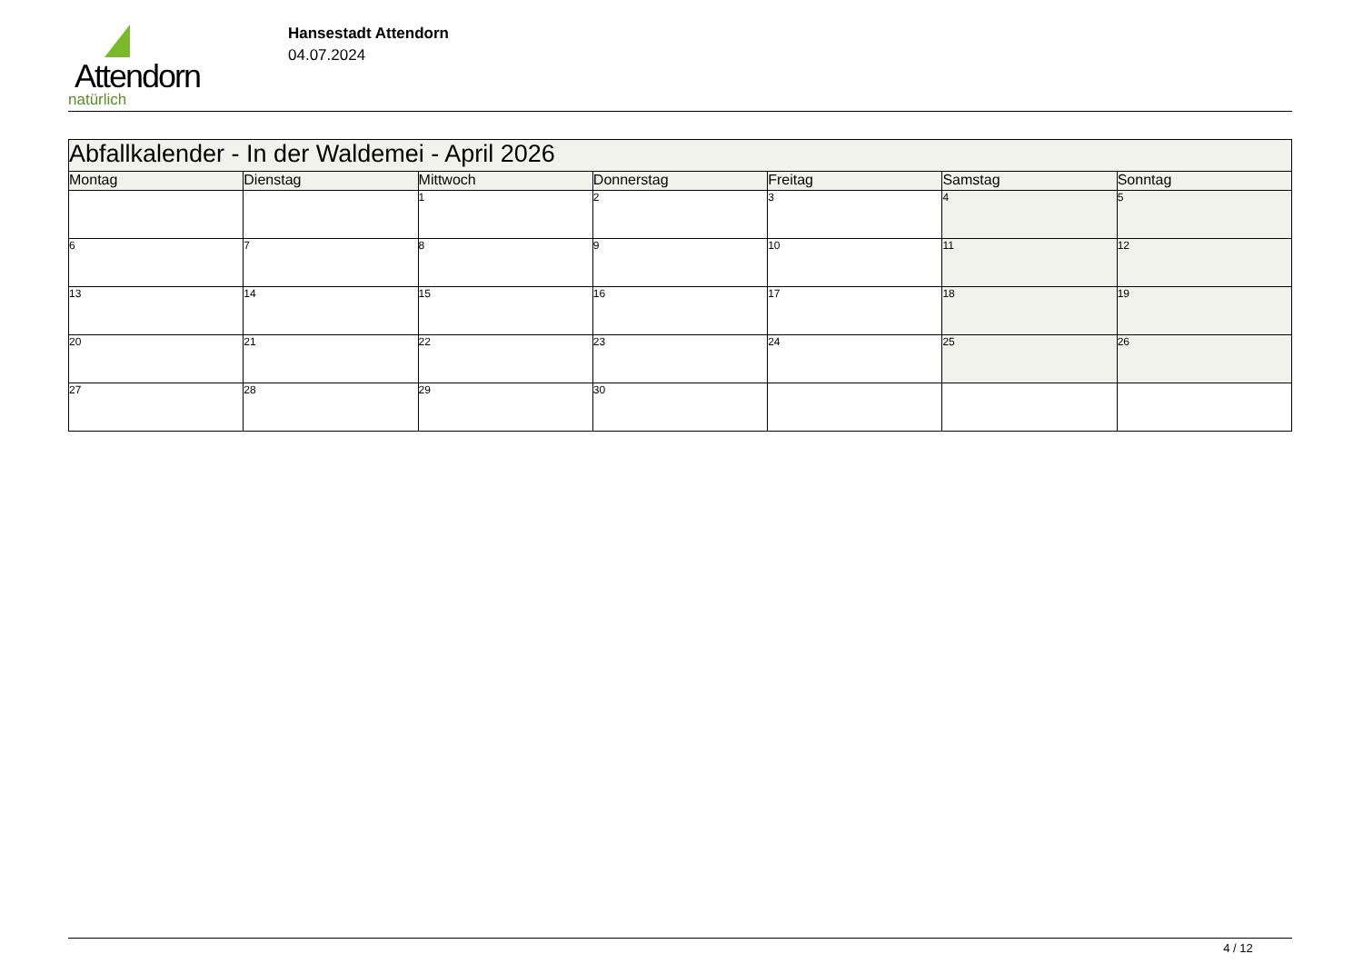Attendorn
natürlich
Hansestadt Attendorn
04.07.2024
| Abfallkalender - In der Waldemei - April 2026 | | | | | | |
| --- | --- | --- | --- | --- | --- | --- |
| Montag | Dienstag | Mittwoch | Donnerstag | Freitag | Samstag | Sonntag |
| | | 1 | 2 | 3 | 4 | 5 |
| 6 | 7 | 8 | 9 | 10 | 11 | 12 |
| 13 | 14 | 15 | 16 | 17 | 18 | 19 |
| 20 | 21 | 22 | 23 | 24 | 25 | 26 |
| 27 | 28 | 29 | 30 | | | |
4 / 12